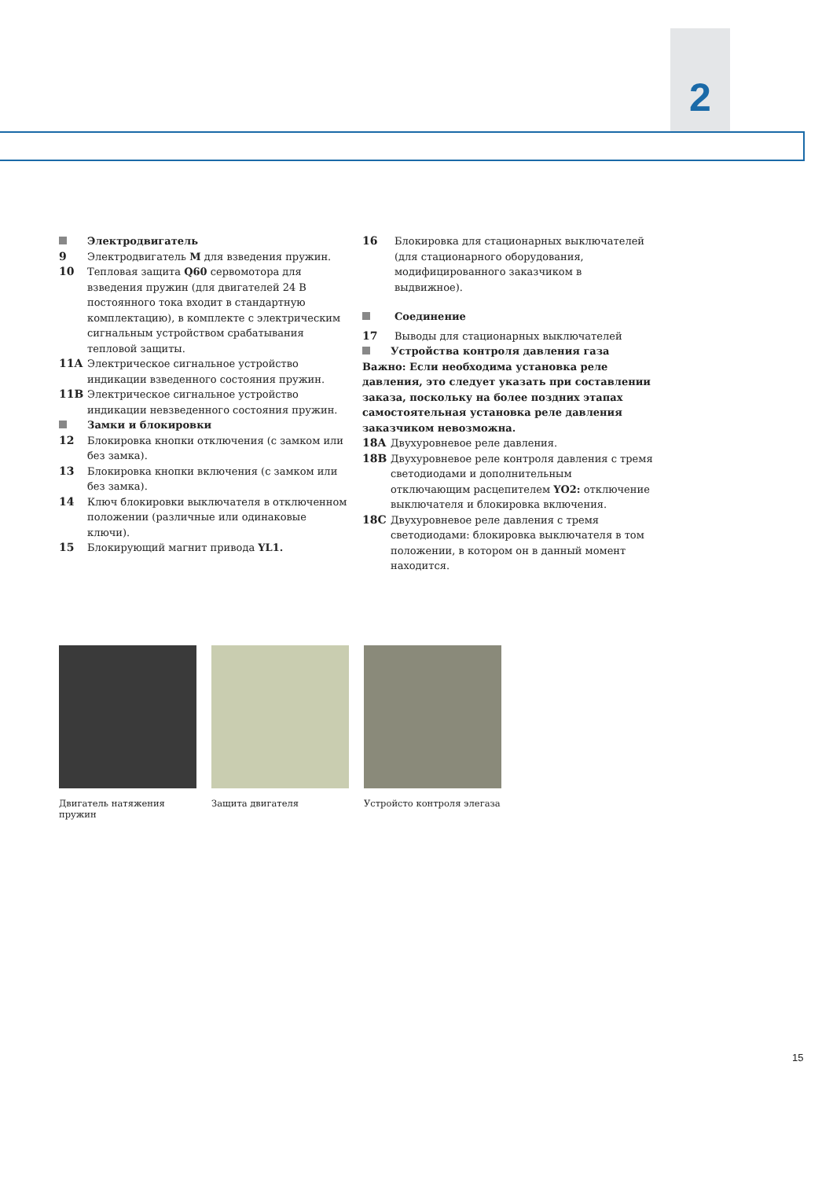2
Электродвигатель
9 Электродвигатель M для взведения пружин.
10 Тепловая защита Q60 сервомотора для взведения пружин (для двигателей 24 В постоянного тока входит в стандартную комплектацию), в комплекте с электрическим сигнальным устройством срабатывания тепловой защиты.
11A Электрическое сигнальное устройство индикации взведенного состояния пружин.
11B Электрическое сигнальное устройство индикации невзведенного состояния пружин.
Замки и блокировки
12 Блокировка кнопки отключения (с замком или без замка).
13 Блокировка кнопки включения (с замком или без замка).
14 Ключ блокировки выключателя в отключенном положении (различные или одинаковые ключи).
15 Блокирующий магнит привода YL1.
16 Блокировка для стационарных выключателей (для стационарного оборудования, модифицированного заказчиком в выдвижное).
Соединение
17 Выводы для стационарных выключателей
Устройства контроля давления газа
Важно: Если необходима установка реле давления, это следует указать при составлении заказа, поскольку на более поздних этапах самостоятельная установка реле давления заказчиком невозможна.
18A Двухуровневое реле давления.
18B Двухуровневое реле контроля давления с тремя светодиодами и дополнительным отключающим расцепителем YO2: отключение выключателя и блокировка включения.
18C Двухуровневое реле давления с тремя светодиодами: блокировка выключателя в том положении, в котором он в данный момент находится.
Двигатель натяжения пружин
Защита двигателя Устройсто контроля элегаза
15